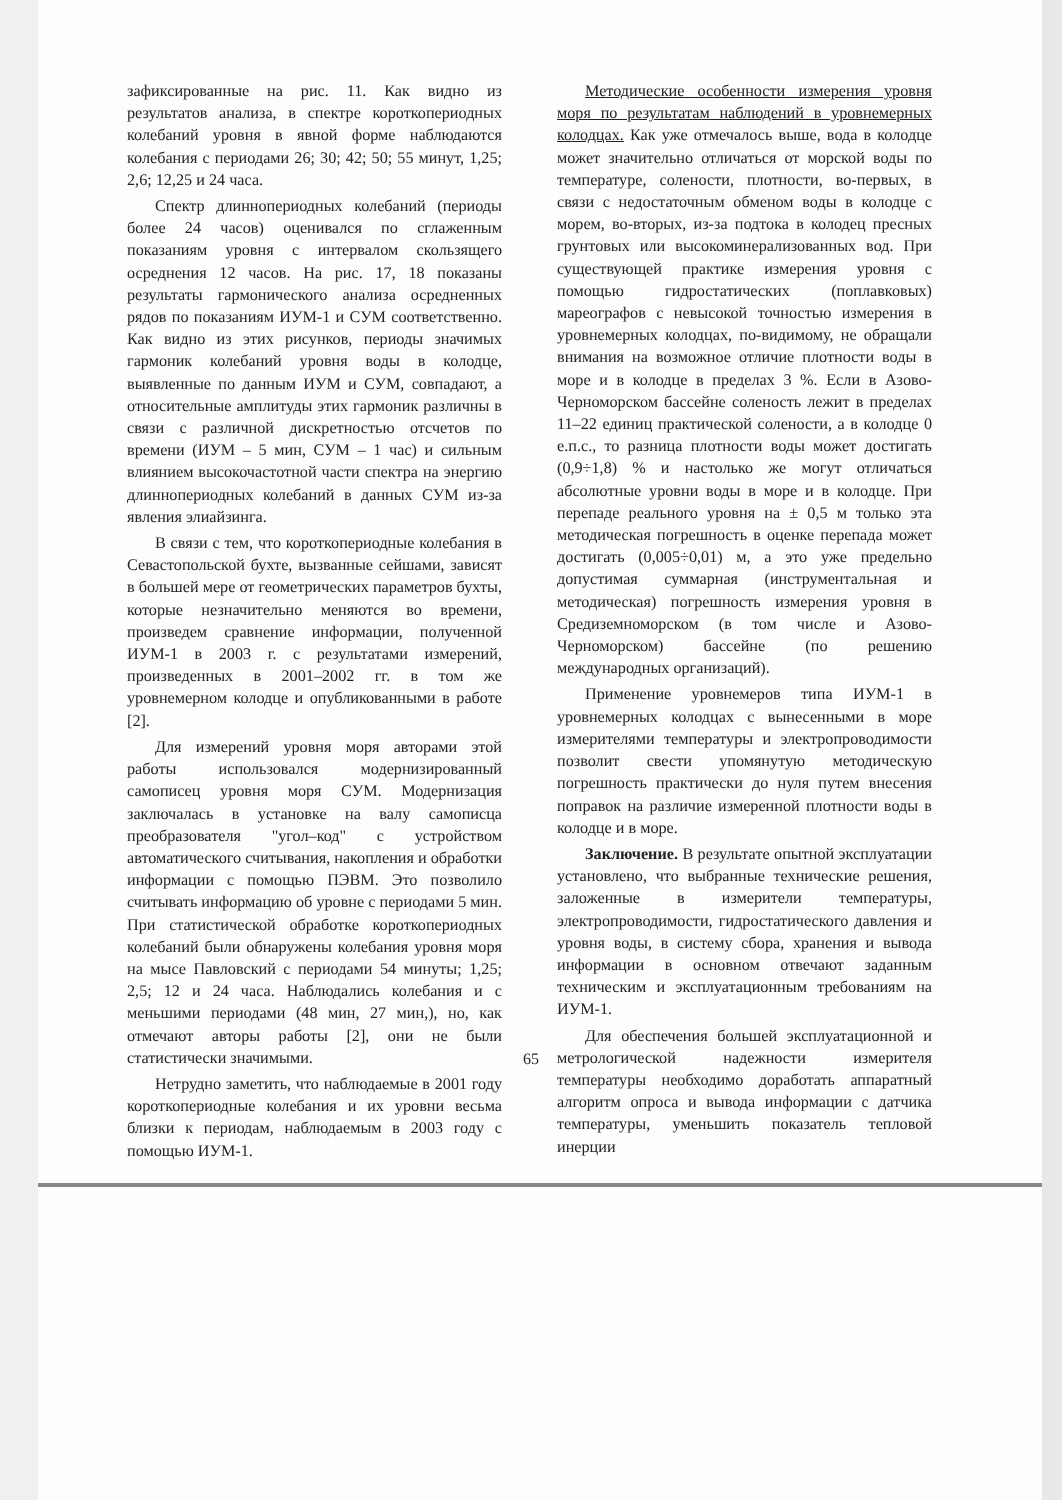зафиксированные на рис. 11. Как видно из результатов анализа, в спектре короткопериодных колебаний уровня в явной форме наблюдаются колебания с периодами 26; 30; 42; 50; 55 минут, 1,25; 2,6; 12,25 и 24 часа.
Спектр длиннопериодных колебаний (периоды более 24 часов) оценивался по сглаженным показаниям уровня с интервалом скользящего осреднения 12 часов. На рис. 17, 18 показаны результаты гармонического анализа осредненных рядов по показаниям ИУМ-1 и СУМ соответственно. Как видно из этих рисунков, периоды значимых гармоник колебаний уровня воды в колодце, выявленные по данным ИУМ и СУМ, совпадают, а относительные амплитуды этих гармоник различны в связи с различной дискретностью отсчетов по времени (ИУМ – 5 мин, СУМ – 1 час) и сильным влиянием высокочастотной части спектра на энергию длиннопериодных колебаний в данных СУМ из-за явления элиайзинга.
В связи с тем, что короткопериодные колебания в Севастопольской бухте, вызванные сейшами, зависят в большей мере от геометрических параметров бухты, которые незначительно меняются во времени, произведем сравнение информации, полученной ИУМ-1 в 2003 г. с результатами измерений, произведенных в 2001–2002 гг. в том же уровнемерном колодце и опубликованными в работе [2].
Для измерений уровня моря авторами этой работы использовался модернизированный самописец уровня моря СУМ. Модернизация заключалась в установке на валу самописца преобразователя "угол–код" с устройством автоматического считывания, накопления и обработки информации с помощью ПЭВМ. Это позволило считывать информацию об уровне с периодами 5 мин. При статистической обработке короткопериодных колебаний были обнаружены колебания уровня моря на мысе Павловский с периодами 54 минуты; 1,25; 2,5; 12 и 24 часа. Наблюдались колебания и с меньшими периодами (48 мин, 27 мин,), но, как отмечают авторы работы [2], они не были статистически значимыми.
Нетрудно заметить, что наблюдаемые в 2001 году короткопериодные колебания и их уровни весьма близки к периодам, наблюдаемым в 2003 году с помощью ИУМ-1.
Методические особенности измерения уровня моря по результатам наблюдений в уровнемерных колодцах. Как уже отмечалось выше, вода в колодце может значительно отличаться от морской воды по температуре, солености, плотности, во-первых, в связи с недостаточным обменом воды в колодце с морем, во-вторых, из-за подтока в колодец пресных грунтовых или высокоминерализованных вод. При существующей практике измерения уровня с помощью гидростатических (поплавковых) мареографов с невысокой точностью измерения в уровнемерных колодцах, по-видимому, не обращали внимания на возможное отличие плотности воды в море и в колодце в пределах 3 %. Если в Азово-Черноморском бассейне соленость лежит в пределах 11–22 единиц практической солености, а в колодце 0 е.п.с., то разница плотности воды может достигать (0,9÷1,8) % и настолько же могут отличаться абсолютные уровни воды в море и в колодце. При перепаде реального уровня на ± 0,5 м только эта методическая погрешность в оценке перепада может достигать (0,005÷0,01) м, а это уже предельно допустимая суммарная (инструментальная и методическая) погрешность измерения уровня в Средиземноморском (в том числе и Азово-Черноморском) бассейне (по решению международных организаций).
Применение уровнемеров типа ИУМ-1 в уровнемерных колодцах с вынесенными в море измерителями температуры и электропроводимости позволит свести упомянутую методическую погрешность практически до нуля путем внесения поправок на различие измеренной плотности воды в колодце и в море.
Заключение. В результате опытной эксплуатации установлено, что выбранные технические решения, заложенные в измерители температуры, электропроводимости, гидростатического давления и уровня воды, в систему сбора, хранения и вывода информации в основном отвечают заданным техническим и эксплуатационным требованиям на ИУМ-1.
Для обеспечения большей эксплуатационной и метрологической надежности измерителя температуры необходимо доработать аппаратный алгоритм опроса и вывода информации с датчика температуры, уменьшить показатель тепловой инерции
65